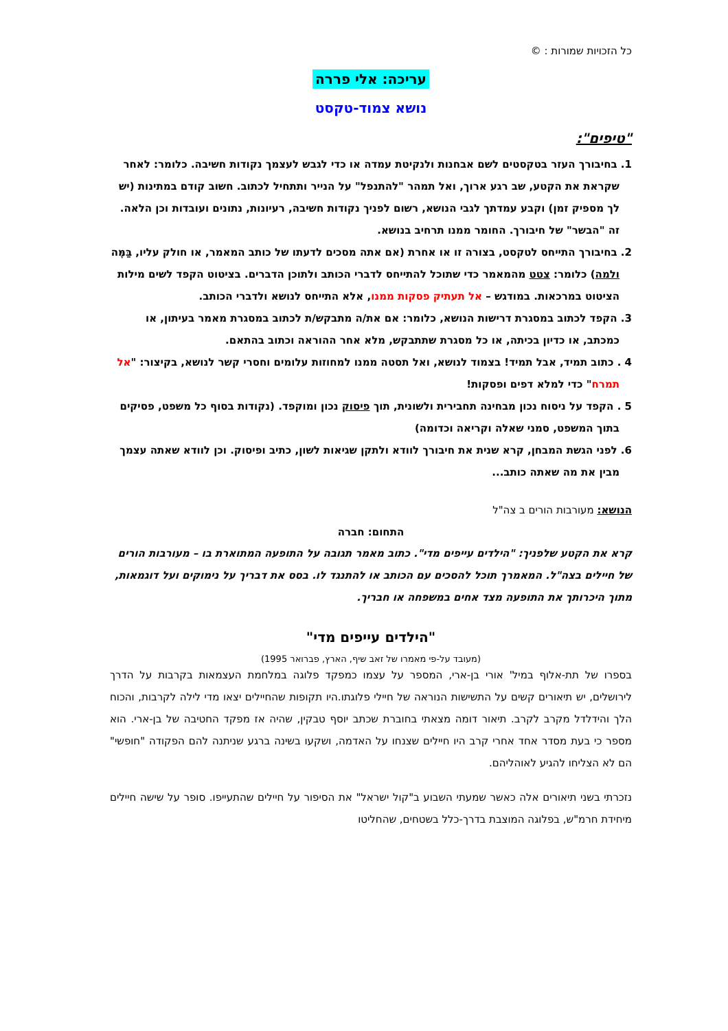כל הזכויות שמורות : ©
עריכה: אלי פררה
נושא צמוד-טקסט
"טיפים":
1. בחיבורך העזר בטקסטים לשם אבחנות ולנקיטת עמדה או כדי לגבש לעצמך נקודות חשיבה. כלומר: לאחר שקראת את הקטע, שב רגע ארוך, ואל תמהר "להתנפל" על הנייר ותתחיל לכתוב. חשוב קודם במתינות (יש לך מספיק זמן) וקבע עמדתך לגבי הנושא, רשום לפניך נקודות חשיבה, רעיונות, נתונים ועובדות וכן הלאה. זה "הבשר" של חיבורך. החומר ממנו תרחיב בנושא.
2. בחיבורך התייחס לטקסט, בצורה זו או אחרת (אם אתה מסכים לדעתו של כותב המאמר, או חולק עליו, בַּמֶּה ולמה) כלומר: צטט מהמאמר כדי שתוכל להתייחס לדברי הכותב ולתוכן הדברים. בציטוט הקפד לשים מילות הציטוט במרכאות. במודגש – אל תעתיק פסקות ממנו, אלא התייחס לנושא ולדברי הכותב.
3. הקפד לכתוב במסגרת דרישות הנושא, כלומר: אם את/ה מתבקש/ת לכתוב במסגרת מאמר בעיתון, או כמכתב, או כדיון בכיתה, או כל מסגרת שתתבקש, מלא אחר ההוראה וכתוב בהתאם.
4 . כתוב תמיד, אבל תמיד! בצמוד לנושא, ואל תסטה ממנו למחוזות עלומים וחסרי קשר לנושא, בקיצור: "אל תמרח" כדי למלא דפים ופסקות!
5 . הקפד על ניסוח נכון מבחינה תחבירית ולשונית, תוך פיסוק נכון ומוקפד. (נקודות בסוף כל משפט, פסיקים בתוך המשפט, סמני שאלה וקריאה וכדומה)
6. לפני הגשת המבחן, קרא שנית את חיבורך לוודא ולתקן שגיאות לשון, כתיב ופיסוק. וכן לוודא שאתה עצמך מבין את מה שאתה כותב...
הנושא: מעורבות הורים ב צה"ל
התחום: חברה
קרא את הקטע שלפניך: "הילדים עייפים מדי". כתוב מאמר תגובה על התופעה המתוארת בו – מעורבות הורים של חיילים בצה"ל. המאמרך תוכל להסכים עם הכותב או להתנגד לו. בסס את דבריך על נימוקים ועל דוגמאות, מתוך היכרותך את התופעה מצד אחים במשפחה או חבריך.
"הילדים עייפים מדי"
(מעובד על-פי מאמרו של זאב שיף, הארץ, פברואר 1995)
בספרו של תת-אלוף במיל' אורי בן-ארי, המספר על עצמו כמפקד פלוגה במלחמת העצמאות בקרבות על הדרך לירושלים, יש תיאורים קשים על התשישות הנוראה של חיילי פלוגתו.היו תקופות שהחיילים יצאו מדי לילה לקרבות, והכוח הלך והידלדל מקרב לקרב. תיאור דומה מצאתי בחוברת שכתב יוסף טבקין, שהיה אז מפקד החטיבה של בן-ארי. הוא מספר כי בעת מסדר אחד אחרי קרב היו חיילים שצנחו על האדמה, ושקעו בשינה ברגע שניתנה להם הפקודה "חופשי" הם לא הצליחו להגיע לאוהליהם.
נזכרתי בשני תיאורים אלה כאשר שמעתי השבוע ב"קול ישראל" את הסיפור על חיילים שהתעייפו. סופר על שישה חיילים מיחידת חרמ"ש, בפלוגה המוצבת בדרך-כלל בשטחים, שהחליטו